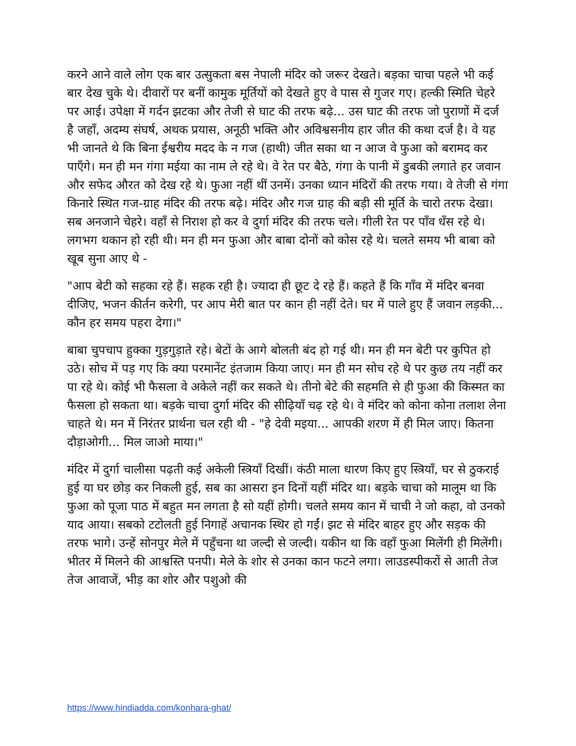करने आने वाले लोग एक बार उत्सुकता बस नेपाली मंदिर को जरूर देखते। बड़का चाचा पहले भी कई बार देख चुके थे। दीवारों पर बनीं कामुक मूर्तियों को देखते हुए वे पास से गुजर गए। हल्की स्मिति चेहरे पर आई। उपेक्षा में गर्दन झटका और तेजी से घाट की तरफ बढ़े... उस घाट की तरफ जो पुराणों में दर्ज है जहाँ, अदम्य संघर्ष, अथक प्रयास, अनूठी भक्ति और अविश्वसनीय हार जीत की कथा दर्ज है। वे यह भी जानते थे कि बिना ईश्वरीय मदद के न गज (हाथी) जीत सका था न आज वे फुआ को बरामद कर पाएँगे। मन ही मन गंगा मईया का नाम ले रहे थे। वे रेत पर बैठे, गंगा के पानी में डुबकी लगाते हर जवान और सफेद औरत को देख रहे थे। फुआ नहीं थीं उनमें। उनका ध्यान मंदिरों की तरफ गया। वे तेजी से गंगा किनारे स्थित गज-ग्राह मंदिर की तरफ बढ़े। मंदिर और गज ग्राह की बड़ी सी मूर्ति के चारो तरफ देखा। सब अनजाने चेहरे। वहाँ से निराश हो कर वे दुर्गा मंदिर की तरफ चले। गीली रेत पर पाँव धँस रहे थे। लगभग थकान हो रही थी। मन ही मन फुआ और बाबा दोनों को कोस रहे थे। चलते समय भी बाबा को खूब सुना आए थे -
"आप बेटी को सहका रहे हैं। सहक रही है। ज्यादा ही छूट दे रहे हैं। कहते हैं कि गाँव में मंदिर बनवा दीजिए, भजन कीर्तन करेगी, पर आप मेरी बात पर कान ही नहीं देते। घर में पाले हुए हैं जवान लड़की... कौन हर समय पहरा देगा।"
बाबा चुपचाप हुक्का गुड़गुड़ाते रहे। बेटों के आगे बोलती बंद हो गई थी। मन ही मन बेटी पर कुपित हो उठे। सोच में पड़ गए कि क्या परमानेंट इंतजाम किया जाए। मन ही मन सोच रहे थे पर कुछ तय नहीं कर पा रहे थे। कोई भी फैसला वे अकेले नहीं कर सकते थे। तीनो बेटे की सहमति से ही फुआ की किस्मत का फैसला हो सकता था। बड़के चाचा दुर्गा मंदिर की सीढ़ियाँ चढ़ रहे थे। वे मंदिर को कोना कोना तलाश लेना चाहते थे। मन में निरंतर प्रार्थना चल रही थी - "हे देवी मइया... आपकी शरण में ही मिल जाए। कितना दौड़ाओगी... मिल जाओ माया।"
मंदिर में दुर्गा चालीसा पढ़ती कई अकेली स्त्रियाँ दिखीं। कंठी माला धारण किए हुए स्त्रियाँ, घर से ठुकराई हुई या घर छोड़ कर निकली हुई, सब का आसरा इन दिनों यहीं मंदिर था। बड़के चाचा को मालूम था कि फुआ को पूजा पाठ में बहुत मन लगता है सो यहीं होगी। चलते समय कान में चाची ने जो कहा, वो उनको याद आया। सबको टटोलती हुई निगाहें अचानक स्थिर हो गईं। झट से मंदिर बाहर हुए और सड़क की तरफ भागे। उन्हें सोनपुर मेले में पहुँचना था जल्दी से जल्दी। यकीन था कि वहाँ फुआ मिलेंगी ही मिलेंगी। भीतर में मिलने की आश्वस्ति पनपी। मेले के शोर से उनका कान फटने लगा। लाउडस्पीकरों से आती तेज तेज आवाजें, भीड़ का शोर और पशुओ की
https://www.hindiadda.com/konhara-ghat/